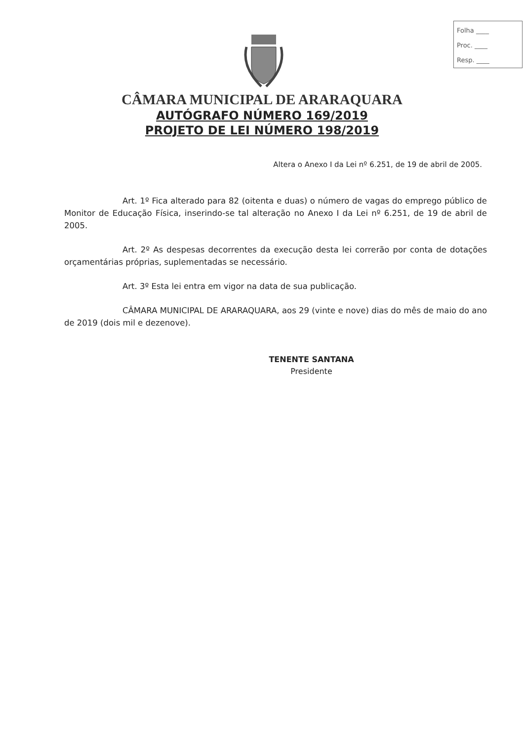Folha ____
Proc. ____
Resp. ____
CÂMARA MUNICIPAL DE ARARAQUARA
AUTÓGRAFO NÚMERO 169/2019
PROJETO DE LEI NÚMERO 198/2019
Altera o Anexo I da Lei nº 6.251, de 19 de abril de 2005.
Art. 1º Fica alterado para 82 (oitenta e duas) o número de vagas do emprego público de Monitor de Educação Física, inserindo-se tal alteração no Anexo I da Lei nº 6.251, de 19 de abril de 2005.
Art. 2º As despesas decorrentes da execução desta lei correrão por conta de dotações orçamentárias próprias, suplementadas se necessário.
Art. 3º Esta lei entra em vigor na data de sua publicação.
CÂMARA MUNICIPAL DE ARARAQUARA, aos 29 (vinte e nove) dias do mês de maio do ano de 2019 (dois mil e dezenove).
TENENTE SANTANA
Presidente